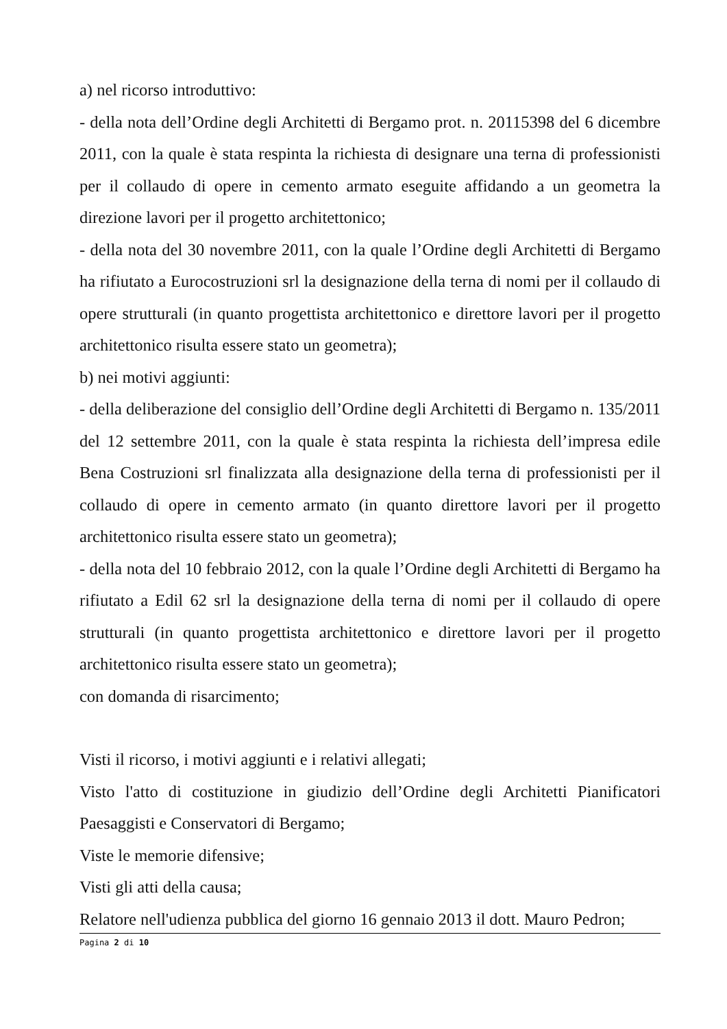a) nel ricorso introduttivo:
- della nota dell’Ordine degli Architetti di Bergamo prot. n. 20115398 del 6 dicembre 2011, con la quale è stata respinta la richiesta di designare una terna di professionisti per il collaudo di opere in cemento armato eseguite affidando a un geometra la direzione lavori per il progetto architettonico;
- della nota del 30 novembre 2011, con la quale l’Ordine degli Architetti di Bergamo ha rifiutato a Eurocostruzioni srl la designazione della terna di nomi per il collaudo di opere strutturali (in quanto progettista architettonico e direttore lavori per il progetto architettonico risulta essere stato un geometra);
b) nei motivi aggiunti:
- della deliberazione del consiglio dell’Ordine degli Architetti di Bergamo n. 135/2011 del 12 settembre 2011, con la quale è stata respinta la richiesta dell’impresa edile Bena Costruzioni srl finalizzata alla designazione della terna di professionisti per il collaudo di opere in cemento armato (in quanto direttore lavori per il progetto architettonico risulta essere stato un geometra);
- della nota del 10 febbraio 2012, con la quale l’Ordine degli Architetti di Bergamo ha rifiutato a Edil 62 srl la designazione della terna di nomi per il collaudo di opere strutturali (in quanto progettista architettonico e direttore lavori per il progetto architettonico risulta essere stato un geometra);
con domanda di risarcimento;
Visti il ricorso, i motivi aggiunti e i relativi allegati;
Visto l'atto di costituzione in giudizio dell’Ordine degli Architetti Pianificatori Paesaggisti e Conservatori di Bergamo;
Viste le memorie difensive;
Visti gli atti della causa;
Relatore nell'udienza pubblica del giorno 16 gennaio 2013 il dott. Mauro Pedron;
Pagina 2 di 10